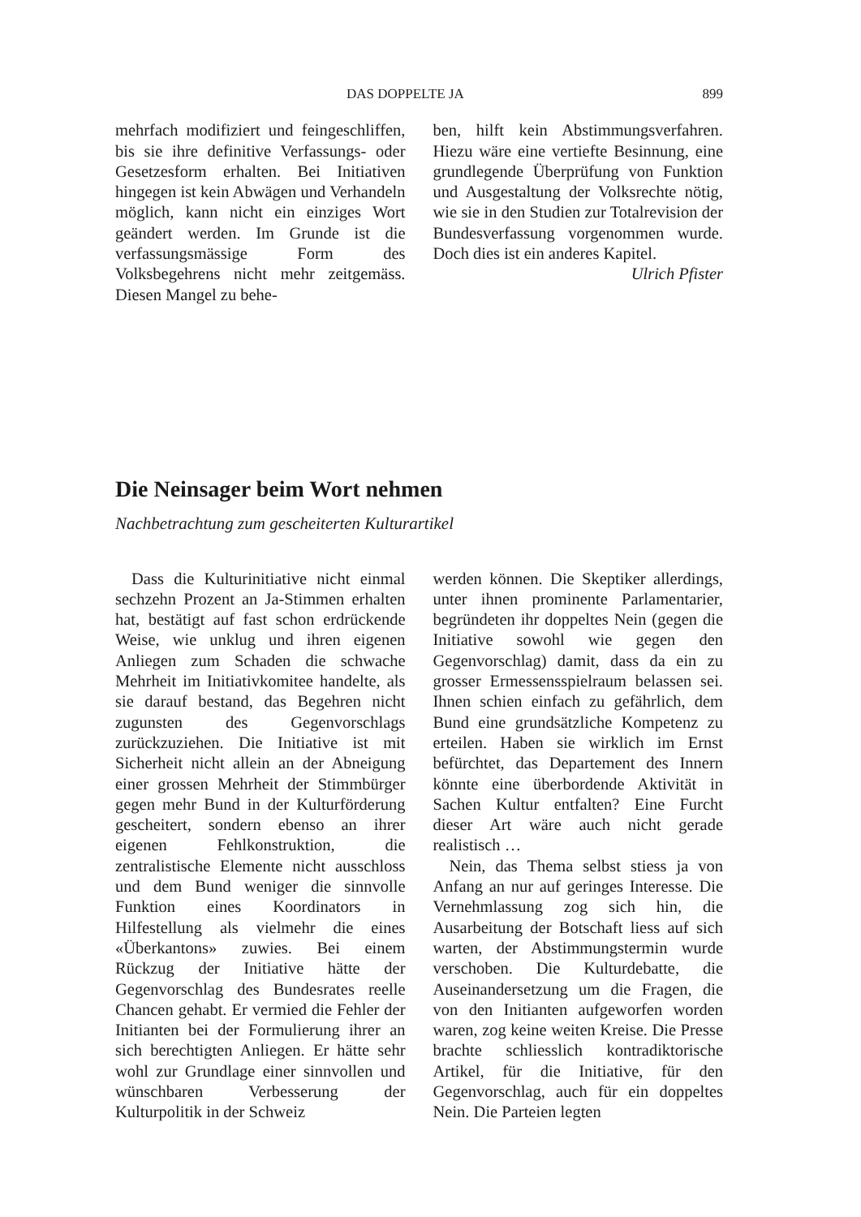DAS DOPPELTE JA 899
mehrfach modifiziert und feingeschliffen, bis sie ihre definitive Verfassungs- oder Gesetzesform erhalten. Bei Initiativen hingegen ist kein Abwägen und Verhandeln möglich, kann nicht ein einziges Wort geändert werden. Im Grunde ist die verfassungsmässige Form des Volksbegehrens nicht mehr zeitgemäss. Diesen Mangel zu behe-
ben, hilft kein Abstimmungsverfahren. Hiezu wäre eine vertiefte Besinnung, eine grundlegende Überprüfung von Funktion und Ausgestaltung der Volksrechte nötig, wie sie in den Studien zur Totalrevision der Bundesverfassung vorgenommen wurde. Doch dies ist ein anderes Kapitel.
Ulrich Pfister
Die Neinsager beim Wort nehmen
Nachbetrachtung zum gescheiterten Kulturartikel
Dass die Kulturinitiative nicht einmal sechzehn Prozent an Ja-Stimmen erhalten hat, bestätigt auf fast schon erdrückende Weise, wie unklug und ihren eigenen Anliegen zum Schaden die schwache Mehrheit im Initiativkomitee handelte, als sie darauf bestand, das Begehren nicht zugunsten des Gegenvorschlags zurückzuziehen. Die Initiative ist mit Sicherheit nicht allein an der Abneigung einer grossen Mehrheit der Stimmbürger gegen mehr Bund in der Kulturförderung gescheitert, sondern ebenso an ihrer eigenen Fehlkonstruktion, die zentralistische Elemente nicht ausschloss und dem Bund weniger die sinnvolle Funktion eines Koordinators in Hilfestellung als vielmehr die eines «Überkantons» zuwies. Bei einem Rückzug der Initiative hätte der Gegenvorschlag des Bundesrates reelle Chancen gehabt. Er vermied die Fehler der Initianten bei der Formulierung ihrer an sich berechtigten Anliegen. Er hätte sehr wohl zur Grundlage einer sinnvollen und wünschbaren Verbesserung der Kulturpolitik in der Schweiz
werden können. Die Skeptiker allerdings, unter ihnen prominente Parlamentarier, begründeten ihr doppeltes Nein (gegen die Initiative sowohl wie gegen den Gegenvorschlag) damit, dass da ein zu grosser Ermessensspielraum belassen sei. Ihnen schien einfach zu gefährlich, dem Bund eine grundsätzliche Kompetenz zu erteilen. Haben sie wirklich im Ernst befürchtet, das Departement des Innern könnte eine überbordende Aktivität in Sachen Kultur entfalten? Eine Furcht dieser Art wäre auch nicht gerade realistisch …
Nein, das Thema selbst stiess ja von Anfang an nur auf geringes Interesse. Die Vernehmlassung zog sich hin, die Ausarbeitung der Botschaft liess auf sich warten, der Abstimmungstermin wurde verschoben. Die Kulturdebatte, die Auseinandersetzung um die Fragen, die von den Initianten aufgeworfen worden waren, zog keine weiten Kreise. Die Presse brachte schliesslich kontradiktorische Artikel, für die Initiative, für den Gegenvorschlag, auch für ein doppeltes Nein. Die Parteien legten